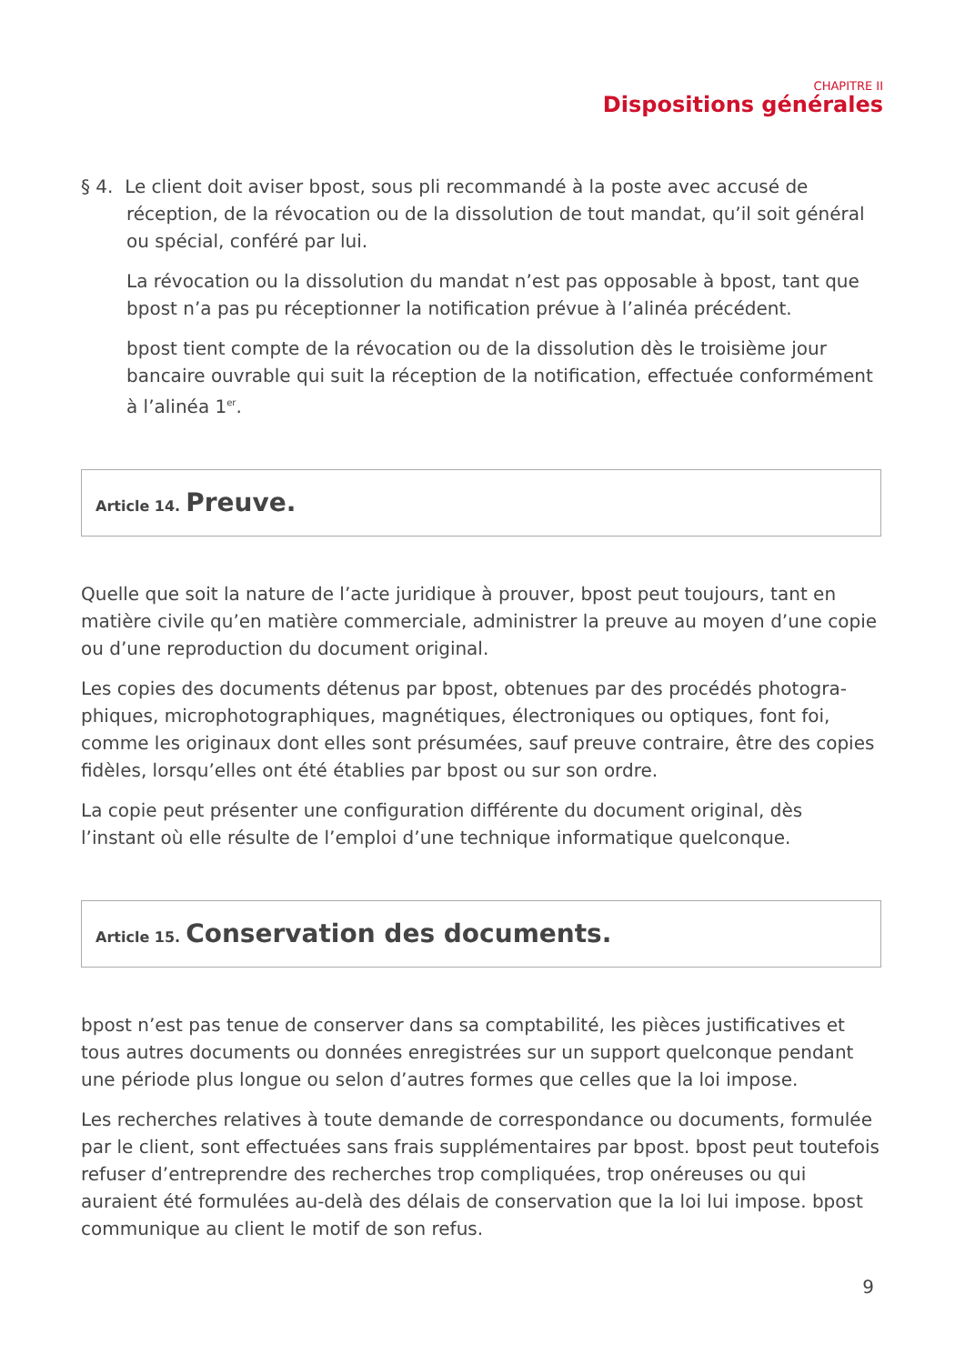CHAPITRE II
Dispositions générales
§ 4. Le client doit aviser bpost, sous pli recommandé à la poste avec accusé de réception, de la révocation ou de la dissolution de tout mandat, qu’il soit général ou spécial, conféré par lui.
La révocation ou la dissolution du mandat n’est pas opposable à bpost, tant que bpost n’a pas pu réceptionner la notification prévue à l’alinéa précédent.
bpost tient compte de la révocation ou de la dissolution dès le troisième jour bancaire ouvrable qui suit la réception de la notification, effectuée conformément à l’alinéa 1<sup>er</sup>.
Article 14. Preuve.
Quelle que soit la nature de l’acte juridique à prouver, bpost peut toujours, tant en matière civile qu’en matière commerciale, administrer la preuve au moyen d’une copie ou d’une reproduction du document original.
Les copies des documents détenus par bpost, obtenues par des procédés photogra­phiques, microphotographiques, magnétiques, électroniques ou optiques, font foi, comme les originaux dont elles sont présumées, sauf preuve contraire, être des copies fidèles, lorsqu’elles ont été établies par bpost ou sur son ordre.
La copie peut présenter une configuration différente du document original, dès l’instant où elle résulte de l’emploi d’une technique informatique quelconque.
Article 15. Conservation des documents.
bpost n’est pas tenue de conserver dans sa comptabilité, les pièces justificatives et tous autres documents ou données enregistrées sur un support quelconque pendant une période plus longue ou selon d’autres formes que celles que la loi impose.
Les recherches relatives à toute demande de correspondance ou documents, formulée par le client, sont effectuées sans frais supplémentaires par bpost. bpost peut toutefois refuser d’entreprendre des recherches trop compliquées, trop onéreuses ou qui auraient été formulées au-delà des délais de conservation que la loi lui impose. bpost communique au client le motif de son refus.
9